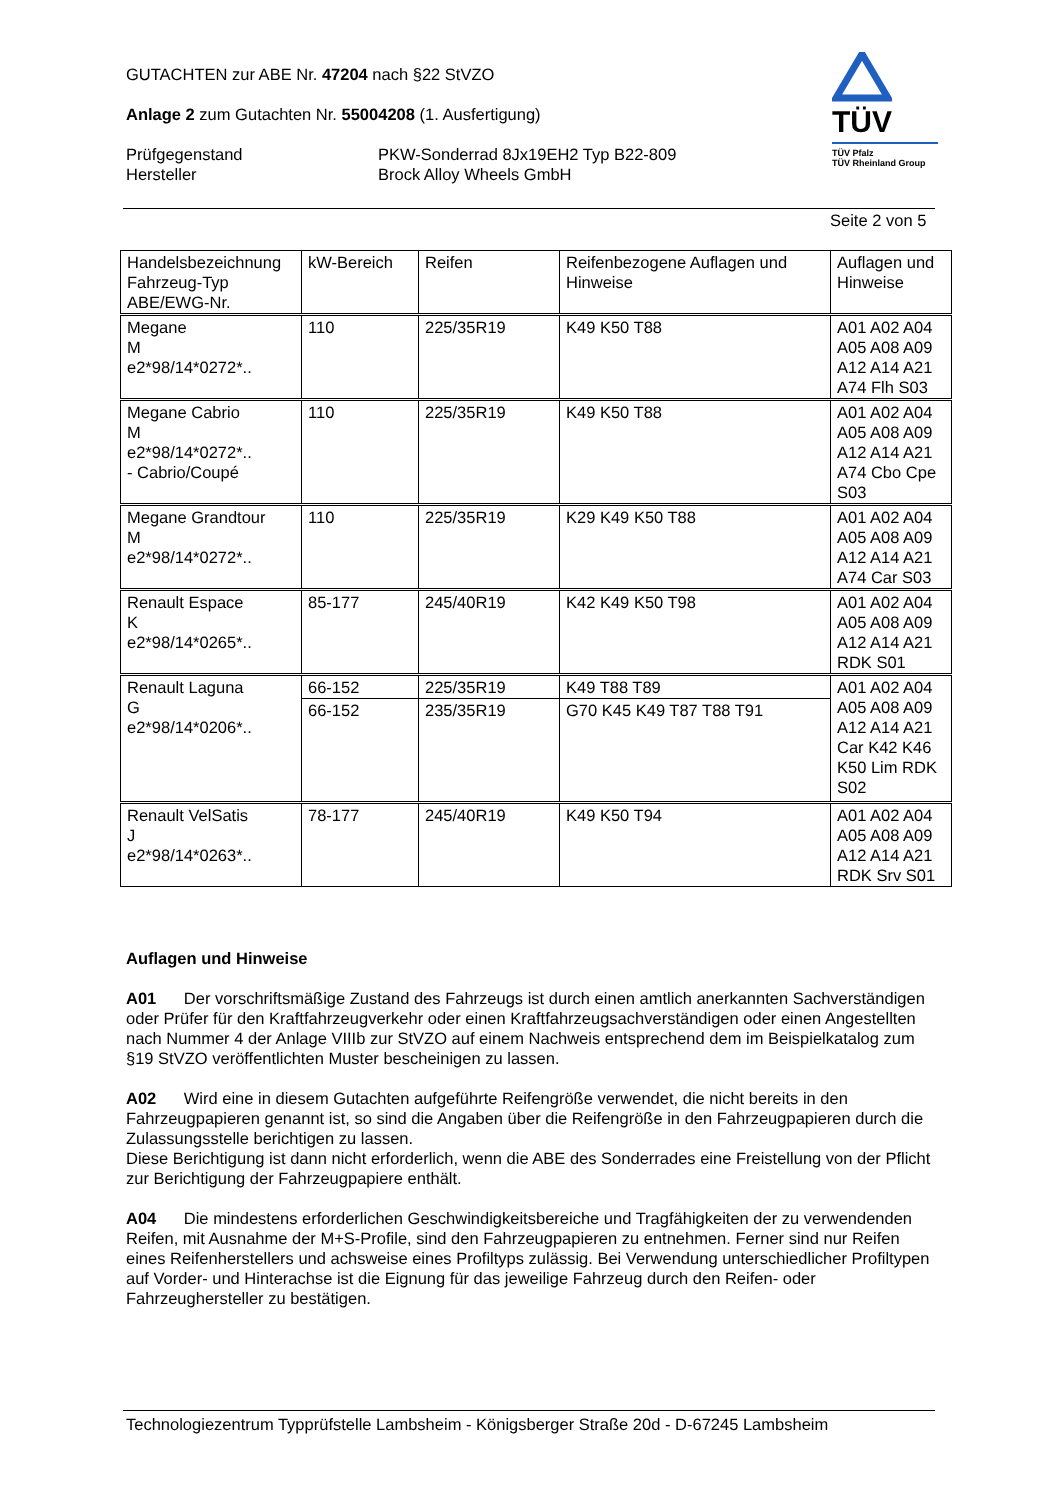GUTACHTEN zur ABE Nr. 47204 nach §22 StVZO
Anlage 2 zum Gutachten Nr. 55004208 (1. Ausfertigung)
Prüfgegenstand
Hersteller
PKW-Sonderrad 8Jx19EH2 Typ B22-809
Brock Alloy Wheels GmbH
TÜV
TÜV Pfalz
TÜV Rheinland Group
Seite 2 von 5
| Handelsbezeichnung Fahrzeug-Typ ABE/EWG-Nr. | kW-Bereich | Reifen | Reifenbezogene Auflagen und Hinweise | Auflagen und Hinweise |
| --- | --- | --- | --- | --- |
| Megane M e2*98/14*0272*.. | 110 | 225/35R19 | K49 K50 T88 | A01 A02 A04 A05 A08 A09 A12 A14 A21 A74 Flh S03 |
| Megane Cabrio M e2*98/14*0272*.. - Cabrio/Coupé | 110 | 225/35R19 | K49 K50 T88 | A01 A02 A04 A05 A08 A09 A12 A14 A21 A74 Cbo Cpe S03 |
| Megane Grandtour M e2*98/14*0272*.. | 110 | 225/35R19 | K29 K49 K50 T88 | A01 A02 A04 A05 A08 A09 A12 A14 A21 A74 Car S03 |
| Renault Espace K e2*98/14*0265*.. | 85-177 | 245/40R19 | K42 K49 K50 T98 | A01 A02 A04 A05 A08 A09 A12 A14 A21 RDK S01 |
| Renault Laguna G e2*98/14*0206*.. | 66-152 | 225/35R19 | K49 T88 T89 | A01 A02 A04 A05 A08 A09 A12 A14 A21 Car K42 K46 K50 Lim RDK S02 |
| | 66-152 | 235/35R19 | G70 K45 K49 T87 T88 T91 | |
| Renault VelSatis J e2*98/14*0263*.. | 78-177 | 245/40R19 | K49 K50 T94 | A01 A02 A04 A05 A08 A09 A12 A14 A21 RDK Srv S01 |
Auflagen und Hinweise
A01 Der vorschriftsmäßige Zustand des Fahrzeugs ist durch einen amtlich anerkannten Sachverständigen oder Prüfer für den Kraftfahrzeugverkehr oder einen Kraftfahrzeugsachverständigen oder einen Angestellten nach Nummer 4 der Anlage VIIIb zur StVZO auf einem Nachweis entsprechend dem im Beispielkatalog zum §19 StVZO veröffentlichten Muster bescheinigen zu lassen.
A02 Wird eine in diesem Gutachten aufgeführte Reifengröße verwendet, die nicht bereits in den Fahrzeugpapieren genannt ist, so sind die Angaben über die Reifengröße in den Fahrzeugpapieren durch die Zulassungsstelle berichtigen zu lassen.
Diese Berichtigung ist dann nicht erforderlich, wenn die ABE des Sonderrades eine Freistellung von der Pflicht zur Berichtigung der Fahrzeugpapiere enthält.
A04 Die mindestens erforderlichen Geschwindigkeitsbereiche und Tragfähigkeiten der zu verwendenden Reifen, mit Ausnahme der M+S-Profile, sind den Fahrzeugpapieren zu entnehmen. Ferner sind nur Reifen eines Reifenherstellers und achsweise eines Profiltyps zulässig. Bei Verwendung unterschiedlicher Profiltypen auf Vorder- und Hinterachse ist die Eignung für das jeweilige Fahrzeug durch den Reifen- oder Fahrzeughersteller zu bestätigen.
Technologiezentrum Typprüfstelle Lambsheim - Königsberger Straße 20d - D-67245 Lambsheim